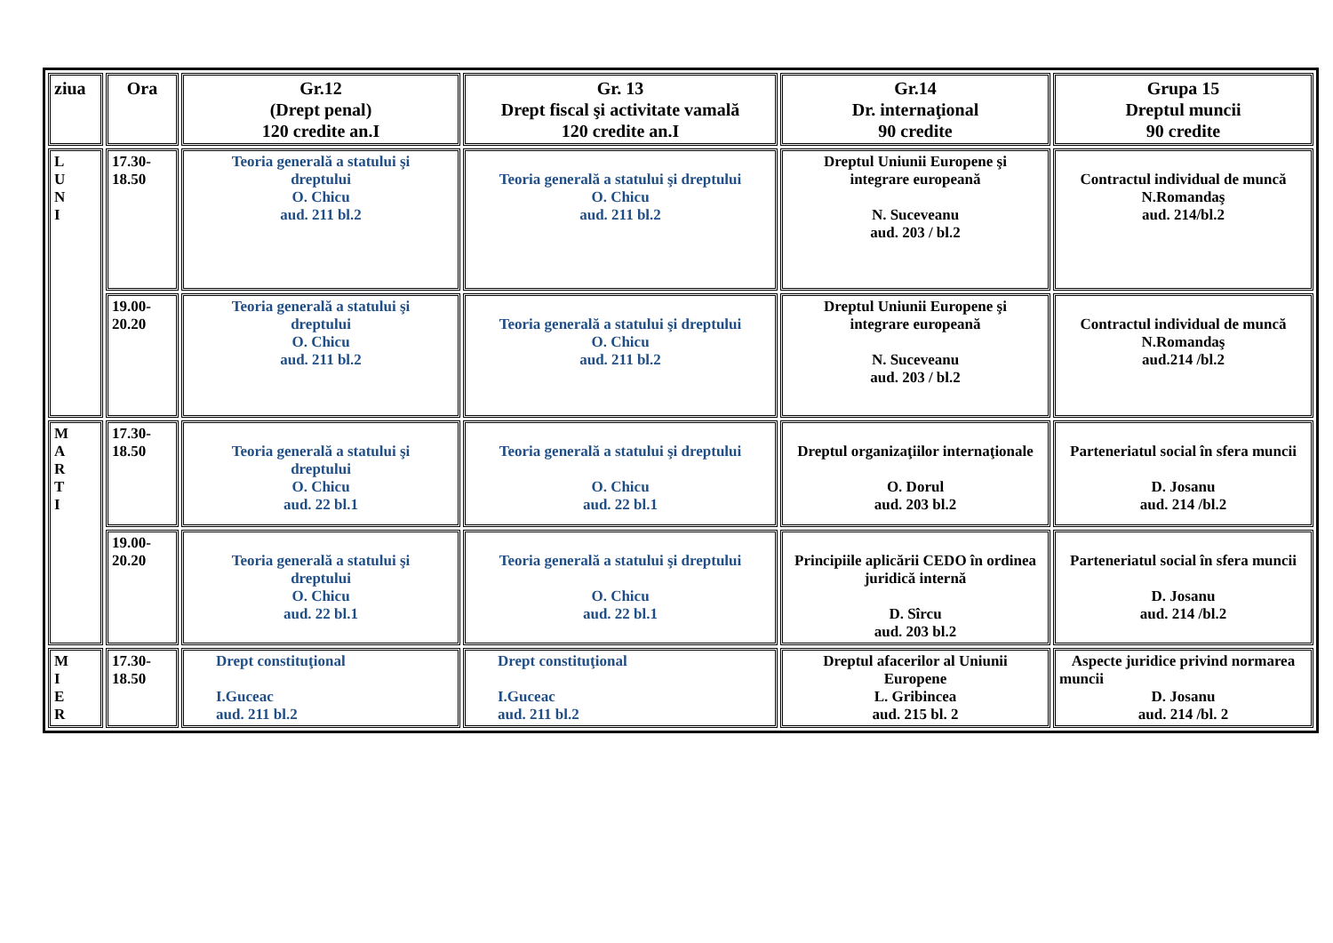| ziua | Ora | Gr.12 (Drept penal) 120 credite an.I | Gr. 13 Drept fiscal şi activitate vamală 120 credite an.I | Gr.14 Dr. internaţional 90 credite | Grupa 15 Dreptul muncii 90 credite |
| --- | --- | --- | --- | --- | --- |
| L U N I | 17.30- 18.50 | Teoria generală a statului şi dreptului O. Chicu aud. 211 bl.2 | Teoria generală a statului şi dreptului O. Chicu aud. 211 bl.2 | Dreptul Uniunii Europene şi integrare europeană N. Suceveanu aud. 203 / bl.2 | Contractul individual de muncă N.Romandaş aud. 214/bl.2 |
| | 19.00- 20.20 | Teoria generală a statului şi dreptului O. Chicu aud. 211 bl.2 | Teoria generală a statului şi dreptului O. Chicu aud. 211 bl.2 | Dreptul Uniunii Europene şi integrare europeană N. Suceveanu aud. 203 / bl.2 | Contractul individual de muncă N.Romandaş aud.214 /bl.2 |
| M A R T I | 17.30- 18.50 | Teoria generală a statului şi dreptului O. Chicu aud. 22 bl.1 | Teoria generală a statului şi dreptului O. Chicu aud. 22 bl.1 | Dreptul organizaţiilor internaţionale O. Dorul aud. 203 bl.2 | Parteneriatul social în sfera muncii D. Josanu aud. 214 /bl.2 |
| | 19.00- 20.20 | Teoria generală a statului şi dreptului O. Chicu aud. 22 bl.1 | Teoria generală a statului şi dreptului O. Chicu aud. 22 bl.1 | Principiile aplicării CEDO în ordinea juridică internă D. Sîrcu aud. 203 bl.2 | Parteneriatul social în sfera muncii D. Josanu aud. 214 /bl.2 |
| M I E R | 17.30- 18.50 | Drept constituţional I.Guceac aud. 211 bl.2 | Drept constituţional I.Guceac aud. 211 bl.2 | Dreptul afacerilor al Uniunii Europene L. Gribincea aud. 215 bl. 2 | Aspecte juridice privind normarea muncii D. Josanu aud. 214 /bl. 2 |